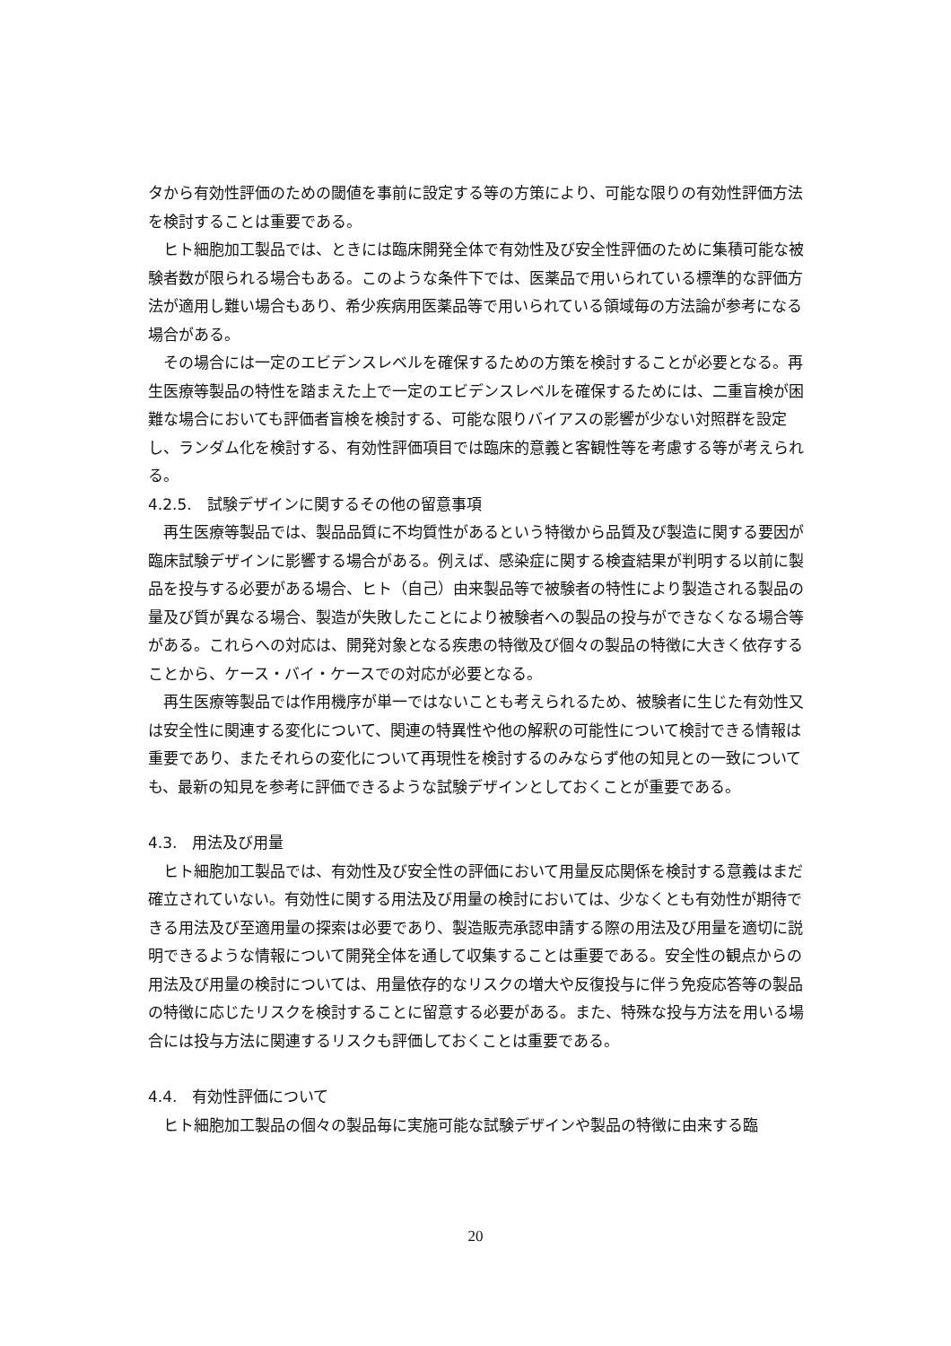タから有効性評価のための閾値を事前に設定する等の方策により、可能な限りの有効性評価方法を検討することは重要である。
ヒト細胞加工製品では、ときには臨床開発全体で有効性及び安全性評価のために集積可能な被験者数が限られる場合もある。このような条件下では、医薬品で用いられている標準的な評価方法が適用し難い場合もあり、希少疾病用医薬品等で用いられている領域毎の方法論が参考になる場合がある。
その場合には一定のエビデンスレベルを確保するための方策を検討することが必要となる。再生医療等製品の特性を踏まえた上で一定のエビデンスレベルを確保するためには、二重盲検が困難な場合においても評価者盲検を検討する、可能な限りバイアスの影響が少ない対照群を設定し、ランダム化を検討する、有効性評価項目では臨床的意義と客観性等を考慮する等が考えられる。
4.2.5.　試験デザインに関するその他の留意事項
再生医療等製品では、製品品質に不均質性があるという特徴から品質及び製造に関する要因が臨床試験デザインに影響する場合がある。例えば、感染症に関する検査結果が判明する以前に製品を投与する必要がある場合、ヒト（自己）由来製品等で被験者の特性により製造される製品の量及び質が異なる場合、製造が失敗したことにより被験者への製品の投与ができなくなる場合等がある。これらへの対応は、開発対象となる疾患の特徴及び個々の製品の特徴に大きく依存することから、ケース・バイ・ケースでの対応が必要となる。
再生医療等製品では作用機序が単一ではないことも考えられるため、被験者に生じた有効性又は安全性に関連する変化について、関連の特異性や他の解釈の可能性について検討できる情報は重要であり、またそれらの変化について再現性を検討するのみならず他の知見との一致についても、最新の知見を参考に評価できるような試験デザインとしておくことが重要である。
4.3.　用法及び用量
ヒト細胞加工製品では、有効性及び安全性の評価において用量反応関係を検討する意義はまだ確立されていない。有効性に関する用法及び用量の検討においては、少なくとも有効性が期待できる用法及び至適用量の探索は必要であり、製造販売承認申請する際の用法及び用量を適切に説明できるような情報について開発全体を通して収集することは重要である。安全性の観点からの用法及び用量の検討については、用量依存的なリスクの増大や反復投与に伴う免疫応答等の製品の特徴に応じたリスクを検討することに留意する必要がある。また、特殊な投与方法を用いる場合には投与方法に関連するリスクも評価しておくことは重要である。
4.4.　有効性評価について
ヒト細胞加工製品の個々の製品毎に実施可能な試験デザインや製品の特徴に由来する臨
20